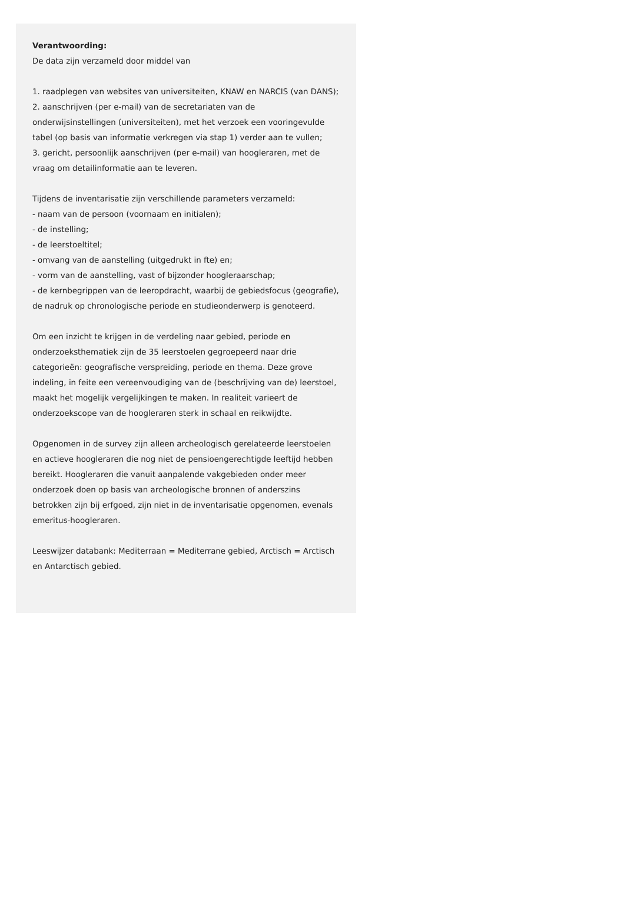Verantwoording:
De data zijn verzameld door middel van
1. raadplegen van websites van universiteiten, KNAW en NARCIS (van DANS);
2. aanschrijven (per e-mail) van de secretariaten van de onderwijsinstellingen (universiteiten), met het verzoek een vooringevulde tabel (op basis van informatie verkregen via stap 1) verder aan te vullen;
3. gericht, persoonlijk aanschrijven (per e-mail) van hoogleraren, met de vraag om detailinformatie aan te leveren.
Tijdens de inventarisatie zijn verschillende parameters verzameld:
- naam van de persoon (voornaam en initialen);
- de instelling;
- de leerstoeltitel;
- omvang van de aanstelling (uitgedrukt in fte) en;
- vorm van de aanstelling, vast of bijzonder hoogleraarschap;
- de kernbegrippen van de leeropdracht, waarbij de gebiedsfocus (geografie), de nadruk op chronologische periode en studieonderwerp is genoteerd.
Om een inzicht te krijgen in de verdeling naar gebied, periode en onderzoeksthematiek zijn de 35 leerstoelen gegroepeerd naar drie categorieën: geografische verspreiding, periode en thema. Deze grove indeling, in feite een vereenvoudiging van de (beschrijving van de) leerstoel, maakt het mogelijk vergelijkingen te maken. In realiteit varieert de onderzoekscope van de hoogleraren sterk in schaal en reikwijdte.
Opgenomen in de survey zijn alleen archeologisch gerelateerde leerstoelen en actieve hoogleraren die nog niet de pensioengerechtigde leeftijd hebben bereikt. Hoogleraren die vanuit aanpalende vakgebieden onder meer onderzoek doen op basis van archeologische bronnen of anderszins betrokken zijn bij erfgoed, zijn niet in de inventarisatie opgenomen, evenals emeritus-hoogleraren.
Leeswijzer databank: Mediterraan = Mediterrane gebied, Arctisch = Arctisch en Antarctisch gebied.